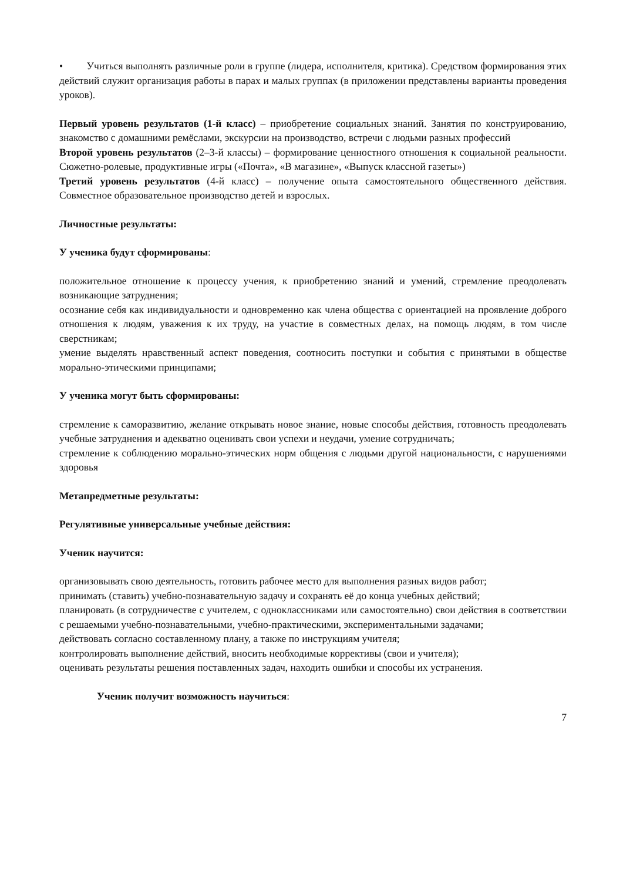• Учиться выполнять различные роли в группе (лидера, исполнителя, критика). Средством формирования этих действий служит организация работы в парах и малых группах (в приложении представлены варианты проведения уроков).
Первый уровень результатов (1-й класс) – приобретение социальных знаний. Занятия по конструированию, знакомство с домашними ремёслами, экскурсии на производство, встречи с людьми разных профессий
Второй уровень результатов (2–3-й классы) – формирование ценностного отношения к социальной реальности. Сюжетно-ролевые, продуктивные игры («Почта», «В магазине», «Выпуск классной газеты»)
Третий уровень результатов (4-й класс) – получение опыта самостоятельного общественного действия. Совместное образовательное производство детей и взрослых.
Личностные результаты:
У ученика будут сформированы:
положительное отношение к процессу учения, к приобретению знаний и умений, стремление преодолевать возникающие затруднения;
осознание себя как индивидуальности и одновременно как члена общества с ориентацией на проявление доброго отношения к людям, уважения к их труду, на участие в совместных делах, на помощь людям, в том числе сверстникам;
умение выделять нравственный аспект поведения, соотносить поступки и события с принятыми в обществе морально-этическими принципами;
У ученика могут быть сформированы:
стремление к саморазвитию, желание открывать новое знание, новые способы действия, готовность преодолевать учебные затруднения и адекватно оценивать свои успехи и неудачи, умение сотрудничать;
стремление к соблюдению морально-этических норм общения с людьми другой национальности, с нарушениями здоровья
Метапредметные результаты:
Регулятивные универсальные учебные действия:
Ученик научится:
организовывать свою деятельность, готовить рабочее место для выполнения разных видов работ;
принимать (ставить) учебно-познавательную задачу и сохранять её до конца учебных действий;
планировать (в сотрудничестве с учителем, с одноклассниками или самостоятельно) свои действия в соответствии с решаемыми учебно-познавательными, учебно-практическими, экспериментальными задачами;
действовать согласно составленному плану, а также по инструкциям учителя;
контролировать выполнение действий, вносить необходимые коррективы (свои и учителя);
оценивать результаты решения поставленных задач, находить ошибки и способы их устранения.
Ученик получит возможность научиться:
7